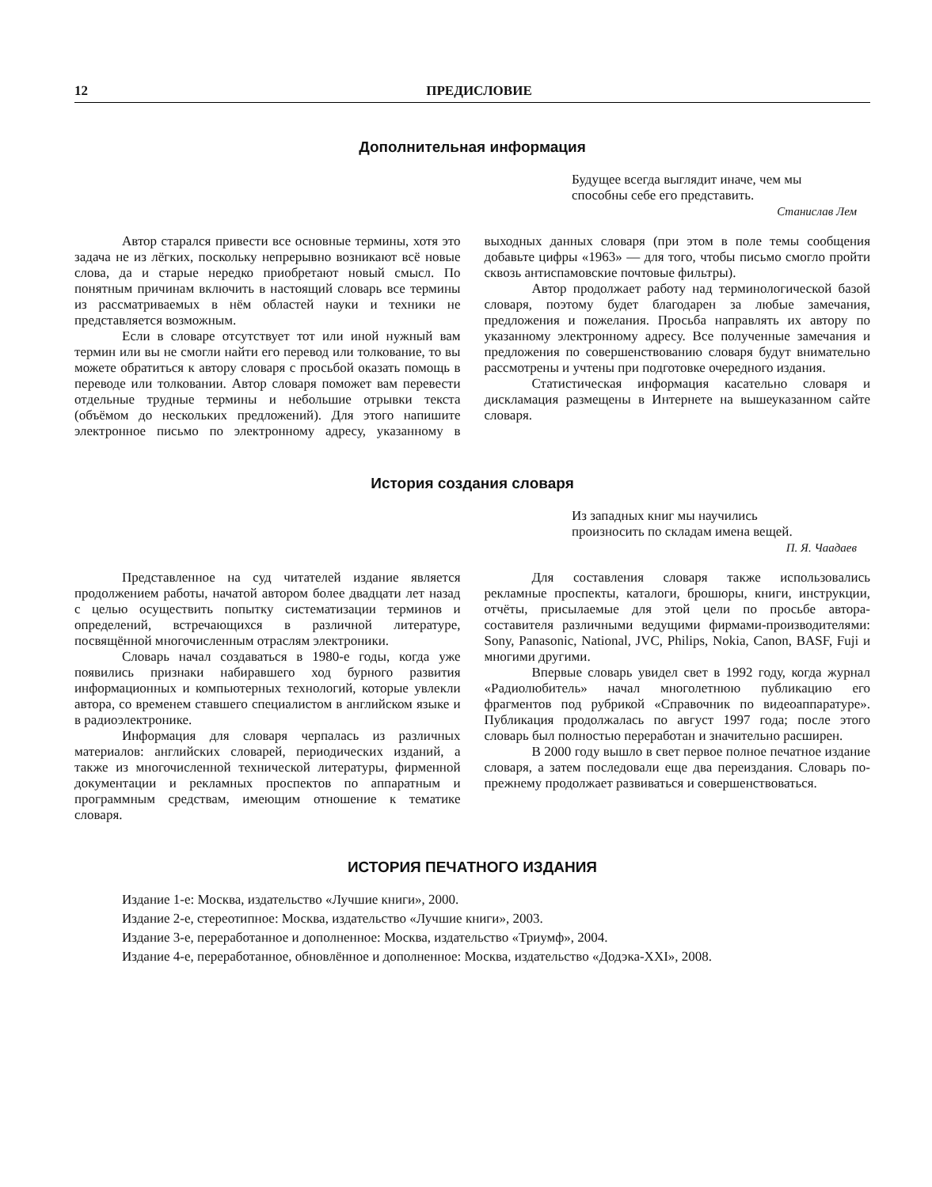12 ПРЕДИСЛОВИЕ
Дополнительная информация
Будущее всегда выглядит иначе, чем мы
способны себе его представить.
Станислав Лем
Автор старался привести все основные термины, хотя это задача не из лёгких, поскольку непрерывно возникают всё новые слова, да и старые нередко приобретают новый смысл. По понятным причинам включить в настоящий словарь все термины из рассматриваемых в нём областей науки и техники не представляется возможным.
Если в словаре отсутствует тот или иной нужный вам термин или вы не смогли найти его перевод или толкование, то вы можете обратиться к автору словаря с просьбой оказать помощь в переводе или толковании. Автор словаря поможет вам перевести отдельные трудные термины и небольшие отрывки текста (объёмом до нескольких предложений). Для этого напишите электронное письмо по электронному адресу, указанному в выходных данных словаря (при этом в поле темы сообщения добавьте цифры «1963» — для того, чтобы письмо смогло пройти сквозь антиспамовские почтовые фильтры).
Автор продолжает работу над терминологической базой словаря, поэтому будет благодарен за любые замечания, предложения и пожелания. Просьба направлять их автору по указанному электронному адресу. Все полученные замечания и предложения по совершенствованию словаря будут внимательно рассмотрены и учтены при подготовке очередного издания.
Статистическая информация касательно словаря и дисклама­ция размещены в Интернете на вышеуказанном сайте словаря.
История создания словаря
Из западных книг мы научились
произносить по складам имена вещей.
П. Я. Чаадаев
Представленное на суд читателей издание является продолжением работы, начатой автором более двадцати лет назад с целью осуществить попытку систематизации терминов и определений, встречающихся в различной литературе, посвящённой многочисленным отраслям электроники.
Словарь начал создаваться в 1980-е годы, когда уже появились признаки набиравшего ход бурного развития информационных и компьютерных технологий, которые увлекли автора, со временем ставшего специалистом в английском языке и в радиоэлектронике.
Информация для словаря черпалась из различных материалов: английских словарей, периодических изданий, а также из многочисленной технической литературы, фирменной документации и рекламных проспектов по аппаратным и программным средствам, имеющим отношение к тематике словаря.
Для составления словаря также использовались рекламные проспекты, каталоги, брошюры, книги, инструкции, отчёты, присылаемые для этой цели по просьбе автора-составителя различными ведущими фирмами-производителями: Sony, Panasonic, National, JVC, Philips, Nokia, Canon, BASF, Fuji и многими другими.
Впервые словарь увидел свет в 1992 году, когда журнал «Радиолюбитель» начал многолетнюю публикацию его фрагментов под рубрикой «Справочник по видеоаппаратуре». Публикация продолжалась по август 1997 года; после этого словарь был полностью переработан и значительно расширен.
В 2000 году вышло в свет первое полное печатное издание словаря, а затем последовали еще два переиздания. Словарь по-прежнему продолжает развиваться и совершенствоваться.
ИСТОРИЯ ПЕЧАТНОГО ИЗДАНИЯ
Издание 1-е: Москва, издательство «Лучшие книги», 2000.
Издание 2-е, стереотипное: Москва, издательство «Лучшие книги», 2003.
Издание 3-е, переработанное и дополненное: Москва, издательство «Триумф», 2004.
Издание 4-е, переработанное, обновлённое и дополненное: Москва, издательство «Додэка-XXI», 2008.